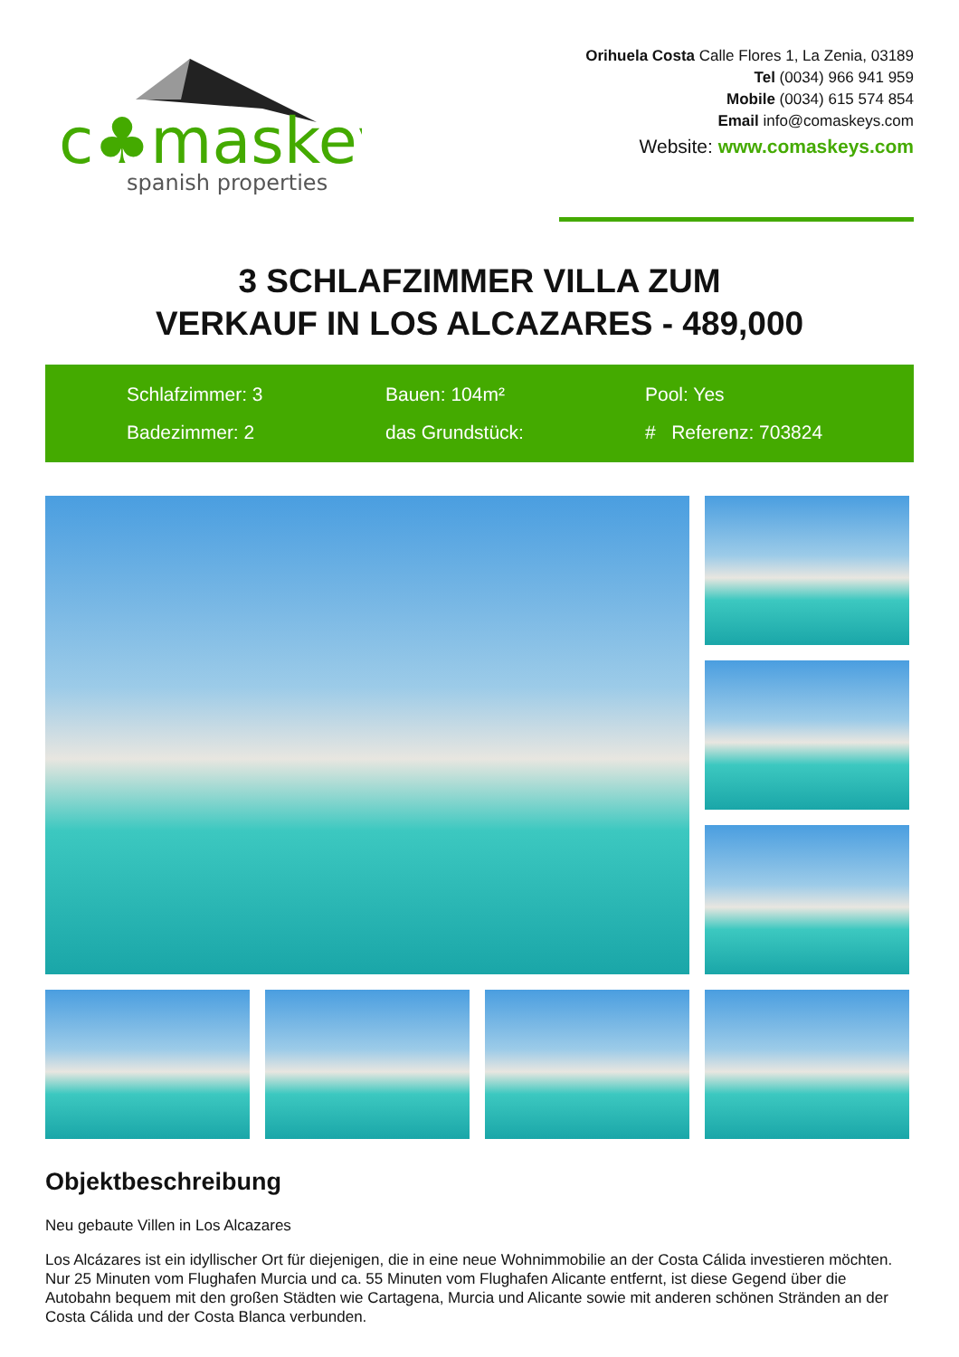c♣maskey
spanish properties
Orihuela Costa Calle Flores 1, La Zenia, 03189
Tel (0034) 966 941 959
Mobile (0034) 615 574 854
Email info@comaskeys.com
Website: www.comaskeys.com
3 SCHLAFZIMMER VILLA ZUM
VERKAUF IN LOS ALCAZARES - 489,000
Schlafzimmer: 3
Bauen: 104m²
Pool: Yes
Badezimmer: 2
das Grundstück:
# Referenz: 703824
Objektbeschreibung
Neu gebaute Villen in Los Alcazares
Los Alcázares ist ein idyllischer Ort für diejenigen, die in eine neue Wohnimmobilie an der Costa Cálida investieren möchten. Nur 25 Minuten vom Flughafen Murcia und ca. 55 Minuten vom Flughafen Alicante entfernt, ist diese Gegend über die Autobahn bequem mit den großen Städten wie Cartagena, Murcia und Alicante sowie mit anderen schönen Stränden an der Costa Cálida und der Costa Blanca verbunden.